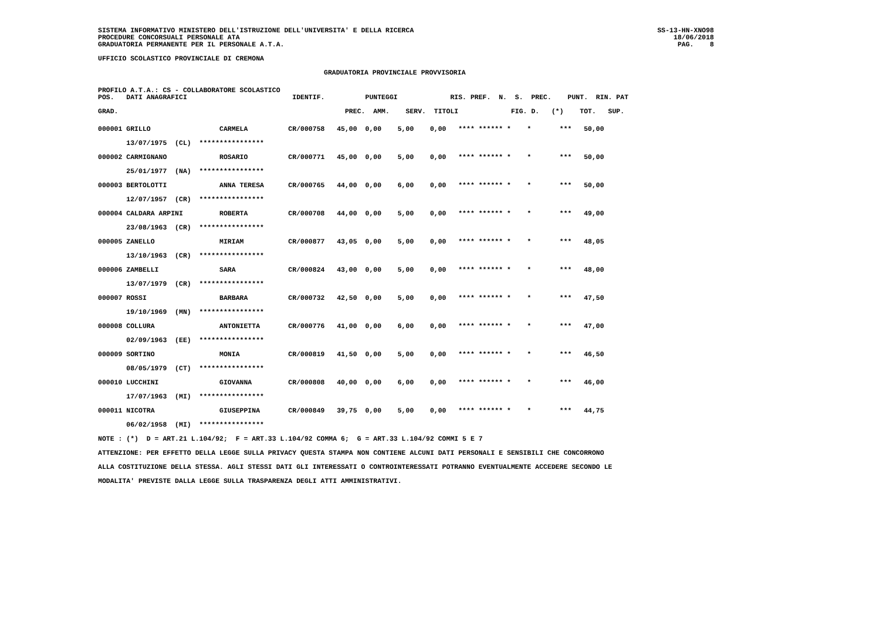SISTEMA INFORMATIVO MINISTERO DELL'ISTRUZIONE DELL'UNIVERSITA' E DELLA RICERCA
PROCEDURE CONCORSUALI PERSONALE ATA
GRADUATORIA PERMANENTE PER IL PERSONALE A.T.A.
SS-13-HN-XNO98
18/06/2018
PAG.    8
UFFICIO SCOLASTICO PROVINCIALE DI CREMONA
GRADUATORIA PROVINCIALE PROVVISORIA
PROFILO A.T.A.: CS - COLLABORATORE SCOLASTICO
POS.   DATI ANAGRAFICI                          IDENTIF.          PUNTEGGI             RIS. PREF.  N.  S.  PREC.    PUNT.  RIN. PAT

GRAD.                                                        PREC.  AMM.    SERV.  TITOLI             FIG. D.   (*)    TOT.   SUP.
000001 GRILLO                 CARMELA          CR/000758   45,00  0,00    5,00    0,00   **** ****** *    *       ***   50,00

       13/07/1975  (CL)  ****************

000002 CARMIGNANO             ROSARIO          CR/000771   45,00  0,00    5,00    0,00   **** ****** *    *       ***   50,00

       25/01/1977  (NA)  ****************

000003 BERTOLOTTI             ANNA TERESA      CR/000765   44,00  0,00    6,00    0,00   **** ****** *    *       ***   50,00

       12/07/1957  (CR)  ****************

000004 CALDARA ARPINI         ROBERTA          CR/000708   44,00  0,00    5,00    0,00   **** ****** *    *       ***   49,00

       23/08/1963  (CR)  ****************

000005 ZANELLO                MIRIAM           CR/000877   43,05  0,00    5,00    0,00   **** ****** *    *       ***   48,05

       13/10/1963  (CR)  ****************

000006 ZAMBELLI               SARA             CR/000824   43,00  0,00    5,00    0,00   **** ****** *    *       ***   48,00

       13/07/1979  (CR)  ****************

000007 ROSSI                  BARBARA          CR/000732   42,50  0,00    5,00    0,00   **** ****** *    *       ***   47,50

       19/10/1969  (MN)  ****************

000008 COLLURA                ANTONIETTA       CR/000776   41,00  0,00    6,00    0,00   **** ****** *    *       ***   47,00

       02/09/1963  (EE)  ****************

000009 SORTINO                MONIA            CR/000819   41,50  0,00    5,00    0,00   **** ****** *    *       ***   46,50

       08/05/1979  (CT)  ****************

000010 LUCCHINI               GIOVANNA         CR/000808   40,00  0,00    6,00    0,00   **** ****** *    *       ***   46,00

       17/07/1963  (MI)  ****************

000011 NICOTRA                GIUSEPPINA       CR/000849   39,75  0,00    5,00    0,00   **** ****** *    *       ***   44,75

       06/02/1958  (MI)  ****************

NOTE : (*)  D = ART.21 L.104/92;  F = ART.33 L.104/92 COMMA 6;  G = ART.33 L.104/92 COMMI 5 E 7

ATTENZIONE: PER EFFETTO DELLA LEGGE SULLA PRIVACY QUESTA STAMPA NON CONTIENE ALCUNI DATI PERSONALI E SENSIBILI CHE CONCORRONO

ALLA COSTITUZIONE DELLA STESSA. AGLI STESSI DATI GLI INTERESSATI O CONTROINTERESSATI POTRANNO EVENTUALMENTE ACCEDERE SECONDO LE

MODALITA' PREVISTE DALLA LEGGE SULLA TRASPARENZA DEGLI ATTI AMMINISTRATIVI.